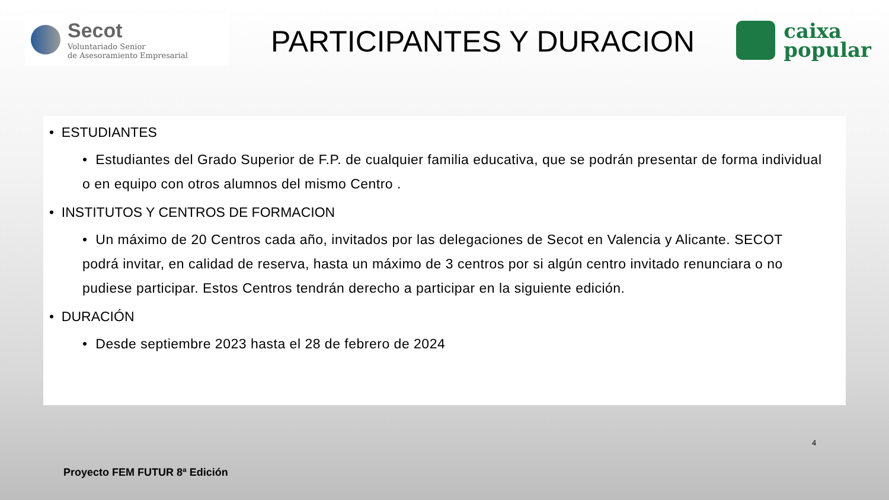Secot
Voluntariado Senior
de Asesoramiento Empresarial
PARTICIPANTES Y DURACION
caixa
popular
• ESTUDIANTES
• Estudiantes del Grado Superior de F.P. de cualquier familia educativa, que se podrán presentar de forma individual o en equipo con otros alumnos del mismo Centro .
• INSTITUTOS Y CENTROS DE FORMACION
• Un máximo de 20 Centros cada año, invitados por las delegaciones de Secot en Valencia y Alicante. SECOT podrá invitar, en calidad de reserva, hasta un máximo de 3 centros por si algún centro invitado renunciara o no pudiese participar. Estos Centros tendrán derecho a participar en la siguiente edición.
• DURACIÓN
• Desde septiembre 2023 hasta el 28 de febrero de 2024
4
Proyecto FEM FUTUR 8ª Edición